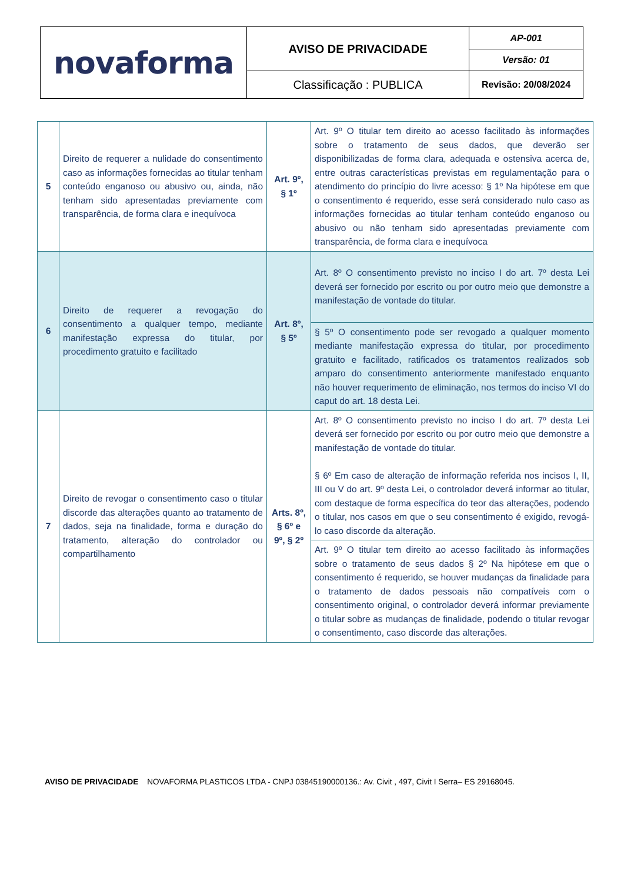| novaforma | AVISO DE PRIVACIDADE | AP-001 |
| | | Versão: 01 |
| | Classificação : PUBLICA | Revisão: 20/08/2024 |
| 5 | Direito de requerer a nulidade do consentimento caso as informações fornecidas ao titular tenham conteúdo enganoso ou abusivo ou, ainda, não tenham sido apresentadas previamente com transparência, de forma clara e inequívoca | Art. 9º, § 1º | Art. 9º O titular tem direito ao acesso facilitado às informações sobre o tratamento de seus dados, que deverão ser disponibilizadas de forma clara, adequada e ostensiva acerca de, entre outras características previstas em regulamentação para o atendimento do princípio do livre acesso: § 1º Na hipótese em que o consentimento é requerido, esse será considerado nulo caso as informações fornecidas ao titular tenham conteúdo enganoso ou abusivo ou não tenham sido apresentadas previamente com transparência, de forma clara e inequívoca |
| 6 | Direito de requerer a revogação do consentimento a qualquer tempo, mediante manifestação expressa do titular, por procedimento gratuito e facilitado | Art. 8º, § 5º | Art. 8º O consentimento previsto no inciso I do art. 7º desta Lei deverá ser fornecido por escrito ou por outro meio que demonstre a manifestação de vontade do titular. |
| | | | § 5º O consentimento pode ser revogado a qualquer momento mediante manifestação expressa do titular, por procedimento gratuito e facilitado, ratificados os tratamentos realizados sob amparo do consentimento anteriormente manifestado enquanto não houver requerimento de eliminação, nos termos do inciso VI do caput do art. 18 desta Lei. |
| 7 | Direito de revogar o consentimento caso o titular discorde das alterações quanto ao tratamento de dados, seja na finalidade, forma e duração do tratamento, alteração do controlador ou compartilhamento | Arts. 8º, § 6º e 9º, § 2º | Art. 8º O consentimento previsto no inciso I do art. 7º desta Lei deverá ser fornecido por escrito ou por outro meio que demonstre a manifestação de vontade do titular. § 6º Em caso de alteração de informação referida nos incisos I, II, III ou V do art. 9º desta Lei, o controlador deverá informar ao titular, com destaque de forma específica do teor das alterações, podendo o titular, nos casos em que o seu consentimento é exigido, revogá-lo caso discorde da alteração. |
| | | | Art. 9º O titular tem direito ao acesso facilitado às informações sobre o tratamento de seus dados § 2º Na hipótese em que o consentimento é requerido, se houver mudanças da finalidade para o tratamento de dados pessoais não compatíveis com o consentimento original, o controlador deverá informar previamente o titular sobre as mudanças de finalidade, podendo o titular revogar o consentimento, caso discorde das alterações. |
AVISO DE PRIVACIDADE NOVAFORMA PLASTICOS LTDA - CNPJ 03845190000136.: Av. Civit , 497, Civit I Serra– ES 29168045.